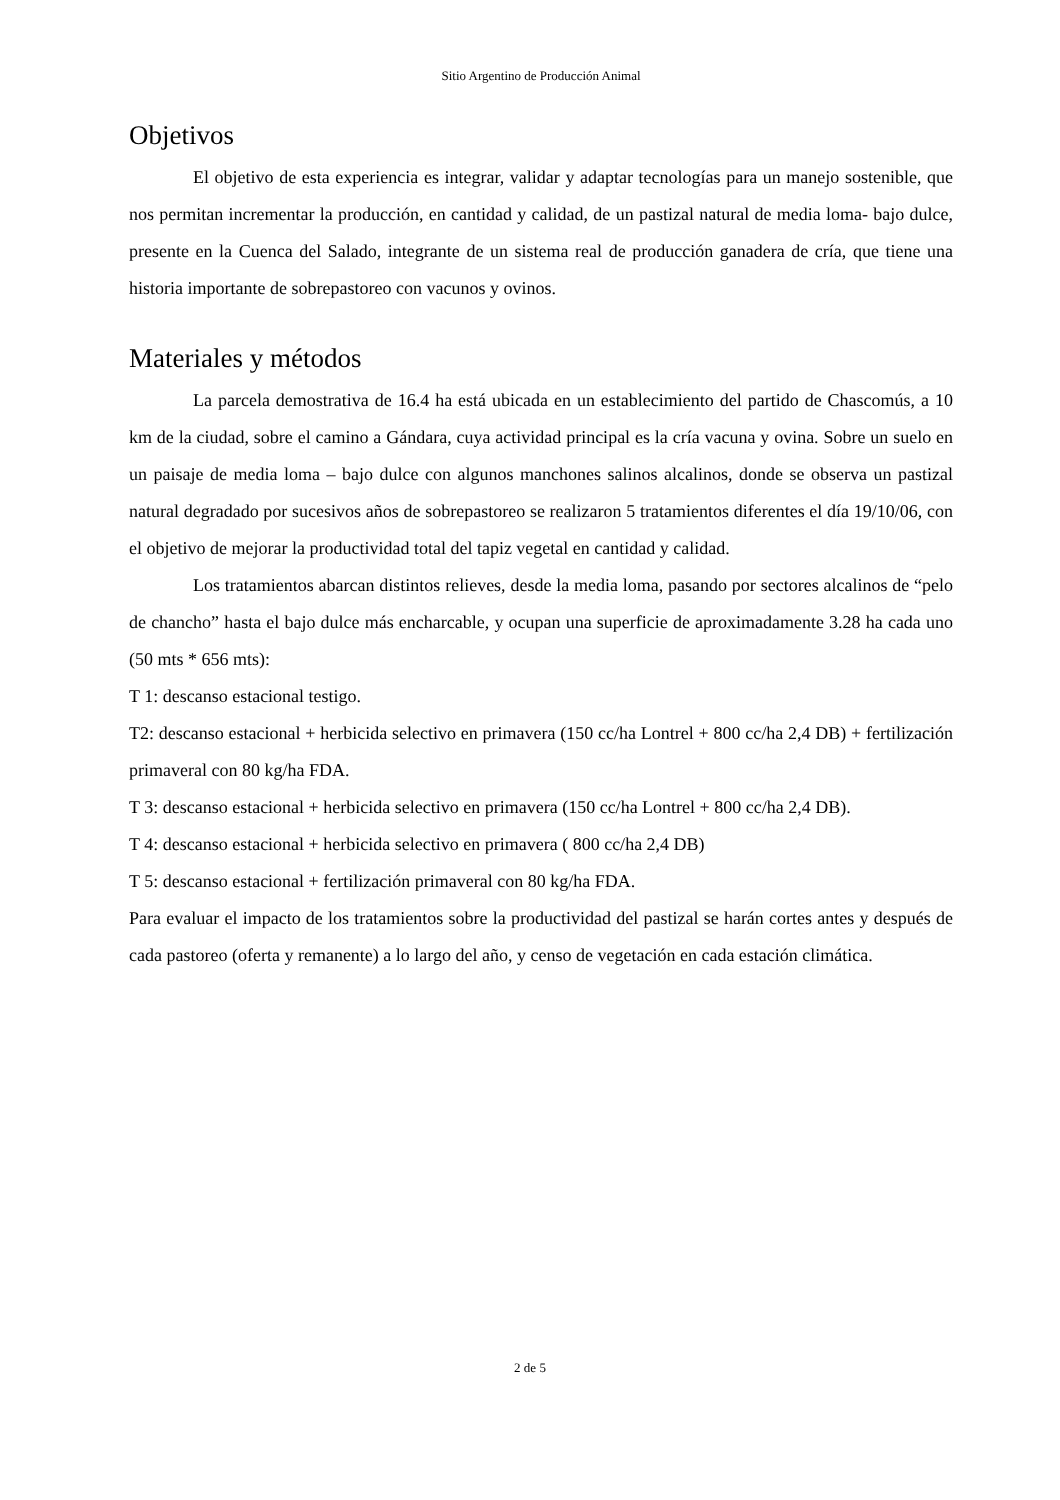Sitio Argentino de Producción Animal
Objetivos
El objetivo de esta experiencia es integrar, validar y adaptar tecnologías para un manejo sostenible, que nos permitan incrementar la producción, en cantidad y calidad, de un pastizal natural de media loma- bajo dulce, presente en la Cuenca del Salado, integrante de un sistema real de producción ganadera de cría, que tiene una historia importante de sobrepastoreo con vacunos y ovinos.
Materiales y métodos
La parcela demostrativa de 16.4 ha está ubicada en un establecimiento del partido de Chascomús, a 10 km de la ciudad, sobre el camino a Gándara, cuya actividad principal es la cría vacuna y ovina. Sobre un suelo en un paisaje de media loma – bajo dulce con algunos manchones salinos alcalinos, donde se observa un pastizal natural degradado por sucesivos años de sobrepastoreo se realizaron 5 tratamientos diferentes el día 19/10/06, con el objetivo de mejorar la productividad total del tapiz vegetal en cantidad y calidad.
Los tratamientos abarcan distintos relieves, desde la media loma, pasando por sectores alcalinos de “pelo de chancho” hasta el bajo dulce más encharcable, y ocupan una superficie de aproximadamente 3.28 ha cada uno (50 mts * 656 mts):
T 1: descanso estacional testigo.
T2: descanso estacional + herbicida selectivo en primavera (150 cc/ha Lontrel + 800 cc/ha 2,4 DB) + fertilización primaveral con 80 kg/ha FDA.
T 3: descanso estacional + herbicida selectivo en primavera (150 cc/ha Lontrel + 800 cc/ha 2,4 DB).
T 4: descanso estacional + herbicida selectivo en primavera ( 800 cc/ha 2,4 DB)
T 5: descanso estacional + fertilización primaveral con 80 kg/ha FDA.
Para evaluar el impacto de los tratamientos sobre la productividad del pastizal se harán cortes antes y después de cada pastoreo (oferta y remanente) a lo largo del año, y censo de vegetación en cada estación climática.
2 de 5